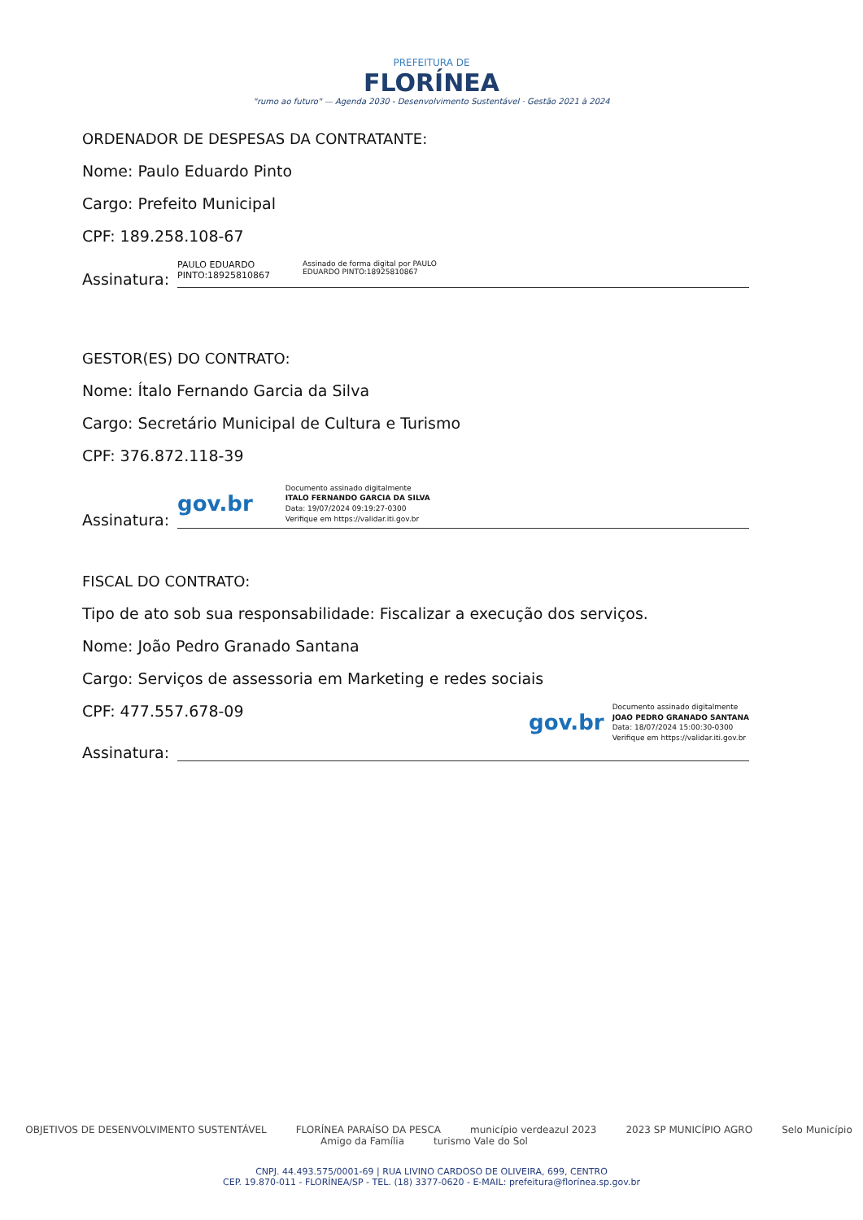PREFEITURA DE
FLORÍNEA
"rumo ao futuro" — Agenda 2030 - Desenvolvimento Sustentável · Gestão 2021 à 2024
ORDENADOR DE DESPESAS DA CONTRATANTE:
Nome: Paulo Eduardo Pinto
Cargo: Prefeito Municipal
CPF: 189.258.108-67
Assinatura:
PAULO EDUARDO
PINTO:18925810867 Assinado de forma digital por PAULO
EDUARDO PINTO:18925810867
GESTOR(ES) DO CONTRATO:
Nome: Ítalo Fernando Garcia da Silva
Cargo: Secretário Municipal de Cultura e Turismo
CPF: 376.872.118-39
Assinatura:
gov.br Documento assinado digitalmente
ITALO FERNANDO GARCIA DA SILVA
Data: 19/07/2024 09:19:27-0300
Verifique em https://validar.iti.gov.br
FISCAL DO CONTRATO:
Tipo de ato sob sua responsabilidade: Fiscalizar a execução dos serviços.
Nome: João Pedro Granado Santana
Cargo: Serviços de assessoria em Marketing e redes sociais
CPF: 477.557.678-09
gov.br Documento assinado digitalmente
JOAO PEDRO GRANADO SANTANA
Data: 18/07/2024 15:00:30-0300
Verifique em https://validar.iti.gov.br
Assinatura:
OBJETIVOS DE DESENVOLVIMENTO SUSTENTÁVEL FLORÍNEA PARAÍSO DA PESCA município verdeazul 2023 2023 SP MUNICÍPIO AGRO Selo Município Amigo da Família turismo Vale do Sol
CNPJ. 44.493.575/0001-69 | RUA LIVINO CARDOSO DE OLIVEIRA, 699, CENTRO
CEP. 19.870-011 - FLORÍNEA/SP - TEL. (18) 3377-0620 - E-MAIL: prefeitura@florínea.sp.gov.br